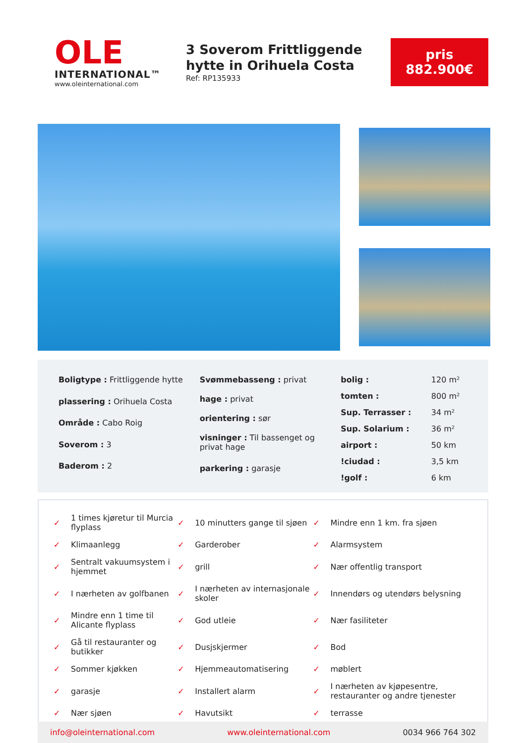OLE
INTERNATIONAL™
www.oleinternational.com
3 Soverom Frittliggende hytte in Orihuela Costa
Ref: RP135933
pris
882.900€
| Boligtype : Frittliggende hytte |
| plassering : Orihuela Costa |
| Område : Cabo Roig |
| Soverom : 3 |
| Baderom : 2 |
| Svømmebasseng : privat |
| hage : privat |
| orientering : sør |
| visninger : Til bassenget og privat hage |
| parkering : garasje |
| bolig : | 120 m² |
| tomten : | 800 m² |
| Sup. Terrasser : | 34 m² |
| Sup. Solarium : | 36 m² |
| airport : | 50 km |
| !ciudad : | 3,5 km |
| !golf : | 6 km |
| ✓ | 1 times kjøretur til Murcia flyplass | ✓ | 10 minutters gange til sjøen | ✓ | Mindre enn 1 km. fra sjøen |
| ✓ | Klimaanlegg | ✓ | Garderober | ✓ | Alarmsystem |
| ✓ | Sentralt vakuumsystem i hjemmet | ✓ | grill | ✓ | Nær offentlig transport |
| ✓ | I nærheten av golfbanen | ✓ | I nærheten av internasjonale skoler | ✓ | Innendørs og utendørs belysning |
| ✓ | Mindre enn 1 time til Alicante flyplass | ✓ | God utleie | ✓ | Nær fasiliteter |
| ✓ | Gå til restauranter og butikker | ✓ | Dusjskjermer | ✓ | Bod |
| ✓ | Sommer kjøkken | ✓ | Hjemmeautomatisering | ✓ | møblert |
| ✓ | garasje | ✓ | Installert alarm | ✓ | I nærheten av kjøpesentre, restauranter og andre tjenester |
| ✓ | Nær sjøen | ✓ | Havutsikt | ✓ | terrasse |
info@oleinternational.com www.oleinternational.com 0034 966 764 302